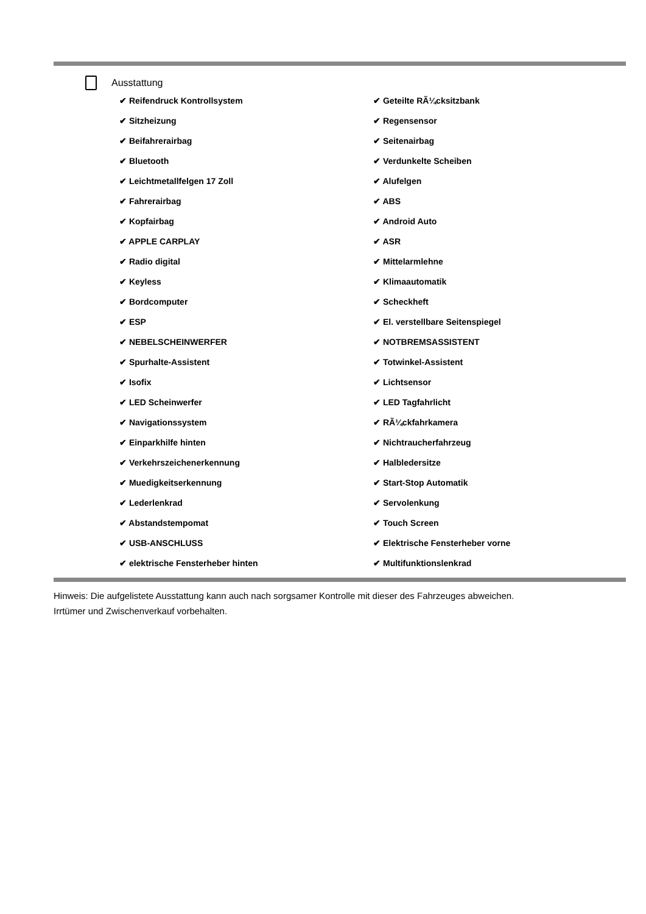Ausstattung
| ✔ Reifendruck Kontrollsystem | ✔ Geteilte RÃ¼cksitzbank |
| ✔ Sitzheizung | ✔ Regensensor |
| ✔ Beifahrerairbag | ✔ Seitenairbag |
| ✔ Bluetooth | ✔ Verdunkelte Scheiben |
| ✔ Leichtmetallfelgen 17 Zoll | ✔ Alufelgen |
| ✔ Fahrerairbag | ✔ ABS |
| ✔ Kopfairbag | ✔ Android Auto |
| ✔ APPLE CARPLAY | ✔ ASR |
| ✔ Radio digital | ✔ Mittelarmlehne |
| ✔ Keyless | ✔ Klimaautomatik |
| ✔ Bordcomputer | ✔ Scheckheft |
| ✔ ESP | ✔ El. verstellbare Seitenspiegel |
| ✔ NEBELSCHEINWERFER | ✔ NOTBREMSASSISTENT |
| ✔ Spurhalte-Assistent | ✔ Totwinkel-Assistent |
| ✔ Isofix | ✔ Lichtsensor |
| ✔ LED Scheinwerfer | ✔ LED Tagfahrlicht |
| ✔ Navigationssystem | ✔ RÃ¼ckfahrkamera |
| ✔ Einparkhilfe hinten | ✔ Nichtraucherfahrzeug |
| ✔ Verkehrszeichenerkennung | ✔ Halbledersitze |
| ✔ Muedigkeitserkennung | ✔ Start-Stop Automatik |
| ✔ Lederlenkrad | ✔ Servolenkung |
| ✔ Abstandstempomat | ✔ Touch Screen |
| ✔ USB-ANSCHLUSS | ✔ Elektrische Fensterheber vorne |
| ✔ elektrische Fensterheber hinten | ✔ Multifunktionslenkrad |
Hinweis: Die aufgelistete Ausstattung kann auch nach sorgsamer Kontrolle mit dieser des Fahrzeuges abweichen. Irrtümer und Zwischenverkauf vorbehalten.